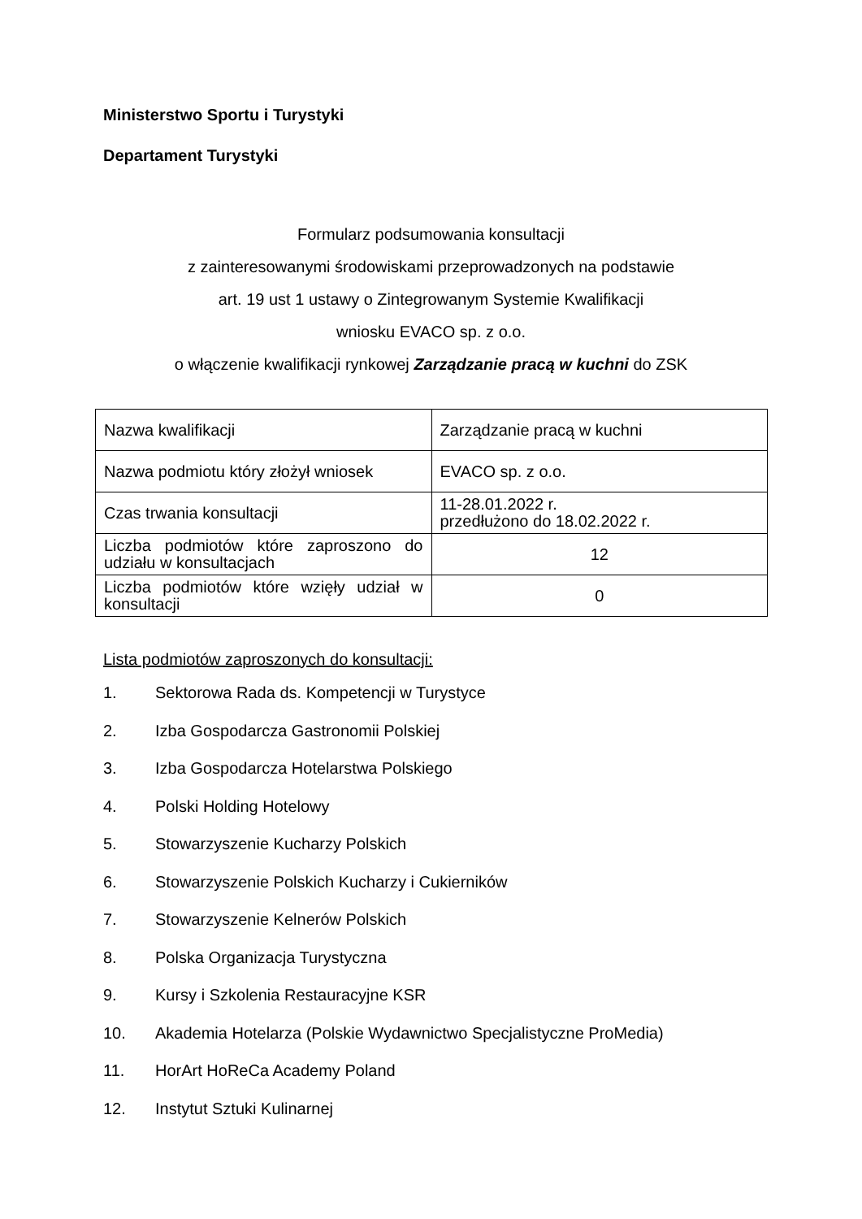Ministerstwo Sportu i Turystyki
Departament Turystyki
Formularz podsumowania konsultacji
z zainteresowanymi środowiskami przeprowadzonych na podstawie
art. 19 ust 1 ustawy o Zintegrowanym Systemie Kwalifikacji
wniosku EVACO sp. z o.o.
o włączenie kwalifikacji rynkowej Zarządzanie pracą w kuchni do ZSK
| Nazwa kwalifikacji | Zarządzanie pracą w kuchni |
| Nazwa podmiotu który złożył wniosek | EVACO sp. z o.o. |
| Czas trwania konsultacji | 11-28.01.2022 r. przedłużono do 18.02.2022 r. |
| Liczba podmiotów które zaproszono do udziału w konsultacjach | 12 |
| Liczba podmiotów które wzięły udział w konsultacji | 0 |
Lista podmiotów zaproszonych do konsultacji:
1. Sektorowa Rada ds. Kompetencji w Turystyce
2. Izba Gospodarcza Gastronomii Polskiej
3. Izba Gospodarcza Hotelarstwa Polskiego
4. Polski Holding Hotelowy
5. Stowarzyszenie Kucharzy Polskich
6. Stowarzyszenie Polskich Kucharzy i Cukierników
7. Stowarzyszenie Kelnerów Polskich
8. Polska Organizacja Turystyczna
9. Kursy i Szkolenia Restauracyjne KSR
10. Akademia Hotelarza (Polskie Wydawnictwo Specjalistyczne ProMedia)
11. HorArt HoReCa Academy Poland
12. Instytut Sztuki Kulinarnej